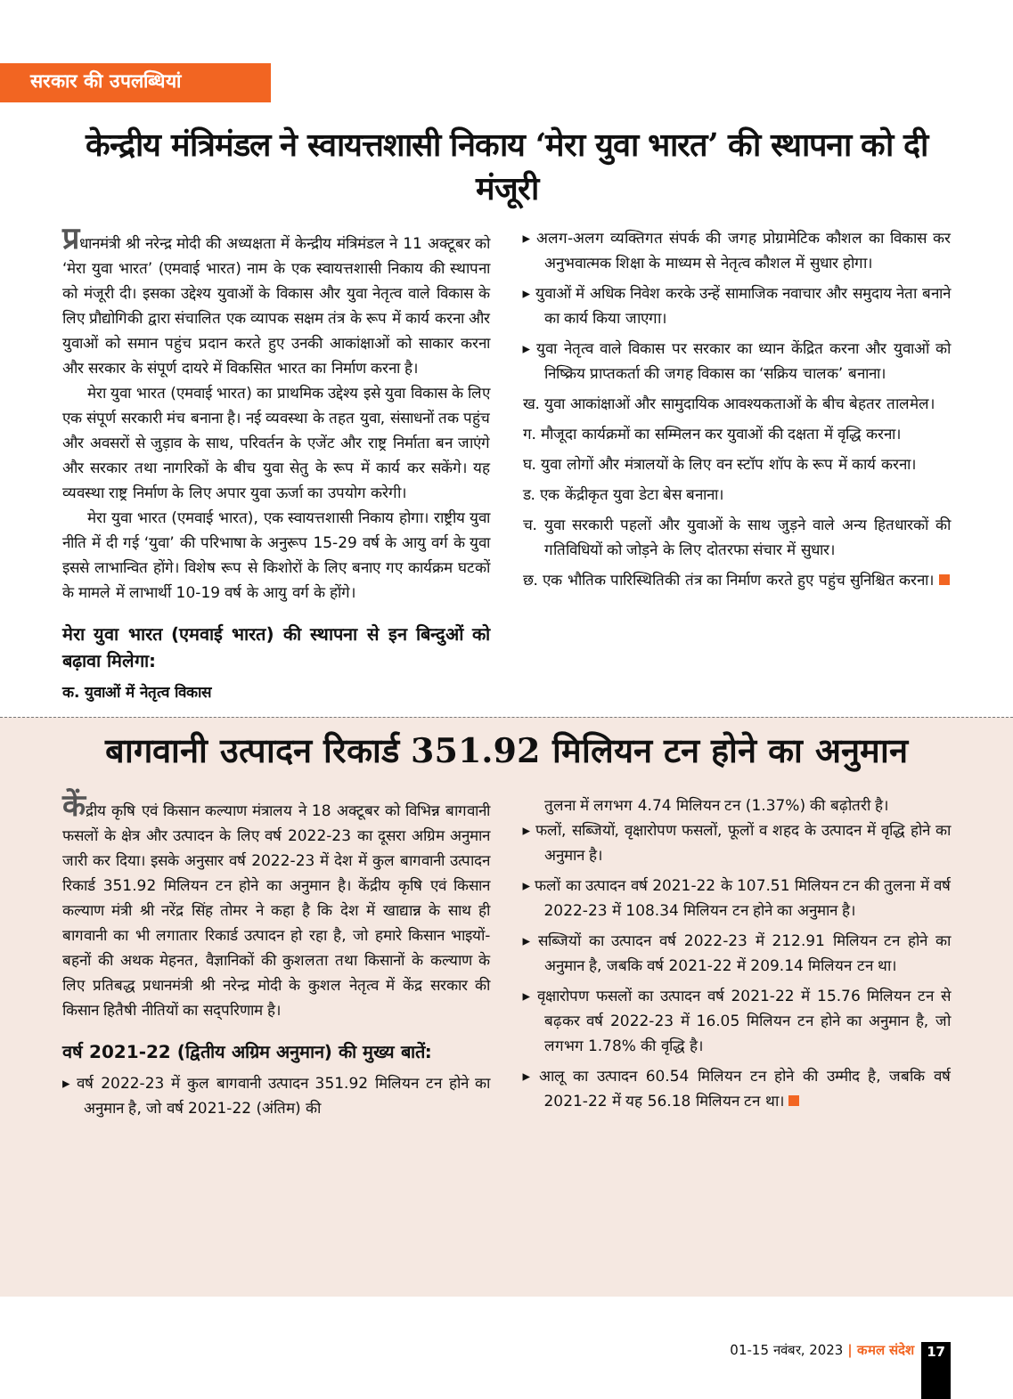सरकार की उपलब्धियां
केन्द्रीय मंत्रिमंडल ने स्वायत्तशासी निकाय ‘मेरा युवा भारत’ की स्थापना को दी मंजूरी
प्रधानमंत्री श्री नरेन्द्र मोदी की अध्यक्षता में केन्द्रीय मंत्रिमंडल ने 11 अक्टूबर को ‘मेरा युवा भारत’ (एमवाई भारत) नाम के एक स्वायत्तशासी निकाय की स्थापना को मंजूरी दी। इसका उद्देश्य युवाओं के विकास और युवा नेतृत्व वाले विकास के लिए प्रौद्योगिकी द्वारा संचालित एक व्यापक सक्षम तंत्र के रूप में कार्य करना और युवाओं को समान पहुंच प्रदान करते हुए उनकी आकांक्षाओं को साकार करना और सरकार के संपूर्ण दायरे में विकसित भारत का निर्माण करना है।
मेरा युवा भारत (एमवाई भारत) का प्राथमिक उद्देश्य इसे युवा विकास के लिए एक संपूर्ण सरकारी मंच बनाना है। नई व्यवस्था के तहत युवा, संसाधनों तक पहुंच और अवसरों से जुड़ाव के साथ, परिवर्तन के एजेंट और राष्ट्र निर्माता बन जाएंगे और सरकार तथा नागरिकों के बीच युवा सेतु के रूप में कार्य कर सकेंगे। यह व्यवस्था राष्ट्र निर्माण के लिए अपार युवा ऊर्जा का उपयोग करेगी।
मेरा युवा भारत (एमवाई भारत), एक स्वायत्तशासी निकाय होगा। राष्ट्रीय युवा नीति में दी गई ‘युवा’ की परिभाषा के अनुरूप 15-29 वर्ष के आयु वर्ग के युवा इससे लाभान्वित होंगे। विशेष रूप से किशोरों के लिए बनाए गए कार्यक्रम घटकों के मामले में लाभार्थी 10-19 वर्ष के आयु वर्ग के होंगे।
मेरा युवा भारत (एमवाई भारत) की स्थापना से इन बिन्दुओं को बढ़ावा मिलेगा:
क. युवाओं में नेतृत्व विकास
▸ अलग-अलग व्यक्तिगत संपर्क की जगह प्रोग्रामेटिक कौशल का विकास कर अनुभवात्मक शिक्षा के माध्यम से नेतृत्व कौशल में सुधार होगा।
▸ युवाओं में अधिक निवेश करके उन्हें सामाजिक नवाचार और समुदाय नेता बनाने का कार्य किया जाएगा।
▸ युवा नेतृत्व वाले विकास पर सरकार का ध्यान केंद्रित करना और युवाओं को निष्क्रिय प्राप्तकर्ता की जगह विकास का ‘सक्रिय चालक’ बनाना।
ख. युवा आकांक्षाओं और सामुदायिक आवश्यकताओं के बीच बेहतर तालमेल।
ग. मौजूदा कार्यक्रमों का सम्मिलन कर युवाओं की दक्षता में वृद्धि करना।
घ. युवा लोगों और मंत्रालयों के लिए वन स्टॉप शॉप के रूप में कार्य करना।
ड. एक केंद्रीकृत युवा डेटा बेस बनाना।
च. युवा सरकारी पहलों और युवाओं के साथ जुड़ने वाले अन्य हितधारकों की गतिविधियों को जोड़ने के लिए दोतरफा संचार में सुधार।
छ. एक भौतिक पारिस्थितिकी तंत्र का निर्माण करते हुए पहुंच सुनिश्चित करना।
बागवानी उत्पादन रिकार्ड 351.92 मिलियन टन होने का अनुमान
केंद्रीय कृषि एवं किसान कल्याण मंत्रालय ने 18 अक्टूबर को विभिन्न बागवानी फसलों के क्षेत्र और उत्पादन के लिए वर्ष 2022-23 का दूसरा अग्रिम अनुमान जारी कर दिया। इसके अनुसार वर्ष 2022-23 में देश में कुल बागवानी उत्पादन रिकार्ड 351.92 मिलियन टन होने का अनुमान है। केंद्रीय कृषि एवं किसान कल्याण मंत्री श्री नरेंद्र सिंह तोमर ने कहा है कि देश में खाद्यान्न के साथ ही बागवानी का भी लगातार रिकार्ड उत्पादन हो रहा है, जो हमारे किसान भाइयों-बहनों की अथक मेहनत, वैज्ञानिकों की कुशलता तथा किसानों के कल्याण के लिए प्रतिबद्ध प्रधानमंत्री श्री नरेन्द्र मोदी के कुशल नेतृत्व में केंद्र सरकार की किसान हितैषी नीतियों का सद्परिणाम है।
वर्ष 2021-22 (द्वितीय अग्रिम अनुमान) की मुख्य बातें:
▸ वर्ष 2022-23 में कुल बागवानी उत्पादन 351.92 मिलियन टन होने का अनुमान है, जो वर्ष 2021-22 (अंतिम) की
तुलना में लगभग 4.74 मिलियन टन (1.37%) की बढ़ोतरी है।
▸ फलों, सब्जियों, वृक्षारोपण फसलों, फूलों व शहद के उत्पादन में वृद्धि होने का अनुमान है।
▸ फलों का उत्पादन वर्ष 2021-22 के 107.51 मिलियन टन की तुलना में वर्ष 2022-23 में 108.34 मिलियन टन होने का अनुमान है।
▸ सब्जियों का उत्पादन वर्ष 2022-23 में 212.91 मिलियन टन होने का अनुमान है, जबकि वर्ष 2021-22 में 209.14 मिलियन टन था।
▸ वृक्षारोपण फसलों का उत्पादन वर्ष 2021-22 में 15.76 मिलियन टन से बढ़कर वर्ष 2022-23 में 16.05 मिलियन टन होने का अनुमान है, जो लगभग 1.78% की वृद्धि है।
▸ आलू का उत्पादन 60.54 मिलियन टन होने की उम्मीद है, जबकि वर्ष 2021-22 में यह 56.18 मिलियन टन था।
01-15 नवंबर, 2023 | कमल संदेश 17